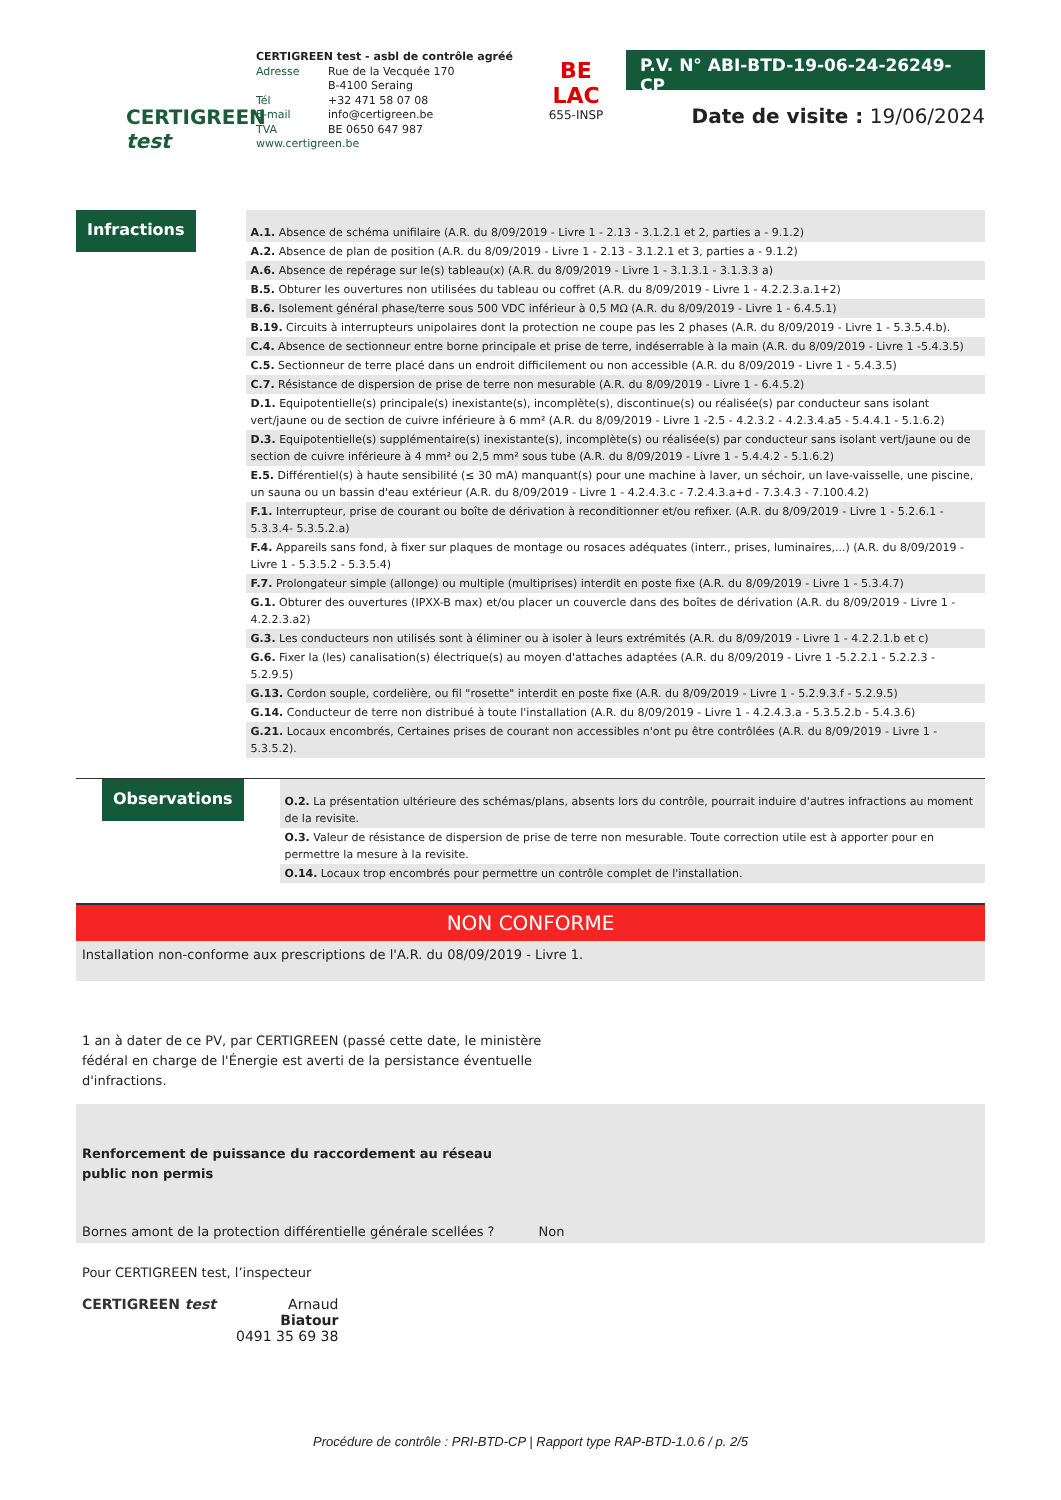CERTIGREEN test
CERTIGREEN test - asbl de contrôle agréé
Adresse Rue de la Vecquée 170
B-4100 Seraing
Tél +32 471 58 07 08
E-mail info@certigreen.be
TVA BE 0650 647 987
www.certigreen.be
BE
LAC
655-INSP
P.V. N° ABI-BTD-19-06-24-26249-CP
Date de visite : 19/06/2024
Infractions
A.1. Absence de schéma unifilaire (A.R. du 8/09/2019 - Livre 1 - 2.13 - 3.1.2.1 et 2, parties a - 9.1.2)
A.2. Absence de plan de position (A.R. du 8/09/2019 - Livre 1 - 2.13 - 3.1.2.1 et 3, parties a - 9.1.2)
A.6. Absence de repérage sur le(s) tableau(x) (A.R. du 8/09/2019 - Livre 1 - 3.1.3.1 - 3.1.3.3 a)
B.5. Obturer les ouvertures non utilisées du tableau ou coffret (A.R. du 8/09/2019 - Livre 1 - 4.2.2.3.a.1+2)
B.6. Isolement général phase/terre sous 500 VDC inférieur à 0,5 MΩ (A.R. du 8/09/2019 - Livre 1 - 6.4.5.1)
B.19. Circuits à interrupteurs unipolaires dont la protection ne coupe pas les 2 phases (A.R. du 8/09/2019 - Livre 1 - 5.3.5.4.b).
C.4. Absence de sectionneur entre borne principale et prise de terre, indéserrable à la main (A.R. du 8/09/2019 - Livre 1 -5.4.3.5)
C.5. Sectionneur de terre placé dans un endroit difficilement ou non accessible (A.R. du 8/09/2019 - Livre 1 - 5.4.3.5)
C.7. Résistance de dispersion de prise de terre non mesurable (A.R. du 8/09/2019 - Livre 1 - 6.4.5.2)
D.1. Equipotentielle(s) principale(s) inexistante(s), incomplète(s), discontinue(s) ou réalisée(s) par conducteur sans isolant vert/jaune ou de section de cuivre inférieure à 6 mm² (A.R. du 8/09/2019 - Livre 1 -2.5 - 4.2.3.2 - 4.2.3.4.a5 - 5.4.4.1 - 5.1.6.2)
D.3. Equipotentielle(s) supplémentaire(s) inexistante(s), incomplète(s) ou réalisée(s) par conducteur sans isolant vert/jaune ou de section de cuivre inférieure à 4 mm² ou 2,5 mm² sous tube (A.R. du 8/09/2019 - Livre 1 - 5.4.4.2 - 5.1.6.2)
E.5. Différentiel(s) à haute sensibilité (≤ 30 mA) manquant(s) pour une machine à laver, un séchoir, un lave-vaisselle, une piscine, un sauna ou un bassin d'eau extérieur (A.R. du 8/09/2019 - Livre 1 - 4.2.4.3.c - 7.2.4.3.a+d - 7.3.4.3 - 7.100.4.2)
F.1. Interrupteur, prise de courant ou boîte de dérivation à reconditionner et/ou refixer. (A.R. du 8/09/2019 - Livre 1 - 5.2.6.1 - 5.3.3.4- 5.3.5.2.a)
F.4. Appareils sans fond, à fixer sur plaques de montage ou rosaces adéquates (interr., prises, luminaires,...) (A.R. du 8/09/2019 - Livre 1 - 5.3.5.2 - 5.3.5.4)
F.7. Prolongateur simple (allonge) ou multiple (multiprises) interdit en poste fixe (A.R. du 8/09/2019 - Livre 1 - 5.3.4.7)
G.1. Obturer des ouvertures (IPXX-B max) et/ou placer un couvercle dans des boîtes de dérivation (A.R. du 8/09/2019 - Livre 1 - 4.2.2.3.a2)
G.3. Les conducteurs non utilisés sont à éliminer ou à isoler à leurs extrémités (A.R. du 8/09/2019 - Livre 1 - 4.2.2.1.b et c)
G.6. Fixer la (les) canalisation(s) électrique(s) au moyen d'attaches adaptées (A.R. du 8/09/2019 - Livre 1 -5.2.2.1 - 5.2.2.3 - 5.2.9.5)
G.13. Cordon souple, cordelière, ou fil "rosette" interdit en poste fixe (A.R. du 8/09/2019 - Livre 1 - 5.2.9.3.f - 5.2.9.5)
G.14. Conducteur de terre non distribué à toute l'installation (A.R. du 8/09/2019 - Livre 1 - 4.2.4.3.a - 5.3.5.2.b - 5.4.3.6)
G.21. Locaux encombrés, Certaines prises de courant non accessibles n'ont pu être contrôlées (A.R. du 8/09/2019 - Livre 1 - 5.3.5.2).
Observations
O.2. La présentation ultérieure des schémas/plans, absents lors du contrôle, pourrait induire d'autres infractions au moment de la revisite.
O.3. Valeur de résistance de dispersion de prise de terre non mesurable. Toute correction utile est à apporter pour en permettre la mesure à la revisite.
O.14. Locaux trop encombrés pour permettre un contrôle complet de l'installation.
NON CONFORME
Installation non-conforme aux prescriptions de l'A.R. du 08/09/2019 - Livre 1.
1 an à dater de ce PV, par CERTIGREEN (passé cette date, le ministère fédéral en charge de l'Énergie est averti de la persistance éventuelle d'infractions.
Renforcement de puissance du raccordement au réseau public non permis
Bornes amont de la protection différentielle générale scellées ? Non
Pour CERTIGREEN test, l’inspecteur
CERTIGREEN test Arnaud
Biatour
0491 35 69 38
Procédure de contrôle : PRI-BTD-CP | Rapport type RAP-BTD-1.0.6 / p. 2/5